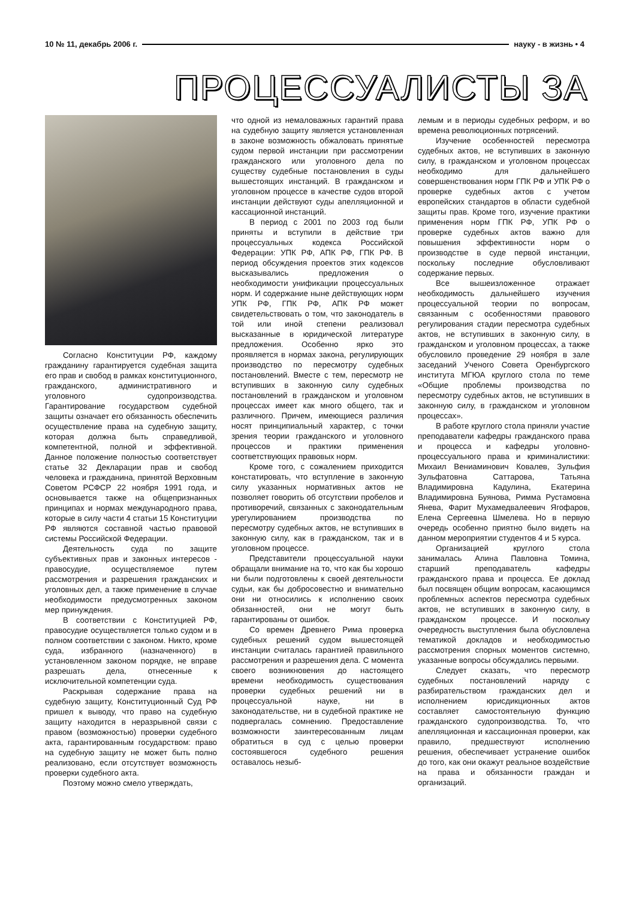10 № 11, декабрь 2006 г. науку - в жизнь • 4
ПРОЦЕССУАЛИСТЫ ЗА
Согласно Конституции РФ, каждому гражданину гарантируется судебная защита его прав и свобод в рамках конституционного, гражданского, административного и уголовного судопроизводства. Гарантирование государством судебной защиты означает его обязанность обеспечить осуществление права на судебную защиту, которая должна быть справедливой, компетентной, полной и эффективной. Данное положение полностью соответствует статье 32 Декларации прав и свобод человека и гражданина, принятой Верховным Советом РСФСР 22 ноября 1991 года, и основывается также на общепризнанных принципах и нормах международного права, которые в силу части 4 статьи 15 Конституции РФ являются составной частью правовой системы Российской Федерации.
Деятельность суда по защите субъективных прав и законных интересов - правосудие, осуществляемое путем рассмотрения и разрешения гражданских и уголовных дел, а также применение в случае необходимости предусмотренных законом мер принуждения.
В соответствии с Конституцией РФ, правосудие осуществляется только судом и в полном соответствии с законом. Никто, кроме суда, избранного (назначенного) в установленном законом порядке, не вправе разрешать дела, отнесенные к исключительной компетенции суда.
Раскрывая содержание права на судебную защиту, Конституционный Суд РФ пришел к выводу, что право на судебную защиту находится в неразрывной связи с правом (возможностью) проверки судебного акта, гарантированным государством: право на судебную защиту не может быть полно реализовано, если отсутствует возможность проверки судебного акта.
Поэтому можно смело утверждать,
что одной из немаловажных гарантий права на судебную защиту является установленная в законе возможность обжаловать принятые судом первой инстанции при рассмотрении гражданского или уголовного дела по существу судебные постановления в суды вышестоящих инстанций. В гражданском и уголовном процессе в качестве судов второй инстанции действуют суды апелляционной и кассационной инстанций.
В период с 2001 по 2003 год были приняты и вступили в действие три процессуальных кодекса Российской Федерации: УПК РФ, АПК РФ, ГПК РФ. В период обсуждения проектов этих кодексов высказывались предложения о необходимости унификации процессуальных норм. И содержание ныне действующих норм УПК РФ, ГПК РФ, АПК РФ может свидетельствовать о том, что законодатель в той или иной степени реализовал высказанные в юридической литературе предложения. Особенно ярко это проявляется в нормах закона, регулирующих производство по пересмотру судебных постановлений. Вместе с тем, пересмотр не вступивших в законную силу судебных постановлений в гражданском и уголовном процессах имеет как много общего, так и различного. Причем, имеющиеся различия носят принципиальный характер, с точки зрения теории гражданского и уголовного процессов и практики применения соответствующих правовых норм.
Кроме того, с сожалением приходится констатировать, что вступление в законную силу указанных нормативных актов не позволяет говорить об отсутствии пробелов и противоречий, связанных с законодательным урегулированием производства по пересмотру судебных актов, не вступивших в законную силу, как в гражданском, так и в уголовном процессе.
Представители процессуальной науки обращали внимание на то, что как бы хорошо ни были подготовлены к своей деятельности судьи, как бы добросовестно и внимательно они ни относились к исполнению своих обязанностей, они не могут быть гарантированы от ошибок.
Со времен Древнего Рима проверка судебных решений судом вышестоящей инстанции считалась гарантией правильного рассмотрения и разрешения дела. С момента своего возникновения до настоящего времени необходимость существования проверки судебных решений ни в процессуальной науке, ни в законодательстве, ни в судебной практике не подвергалась сомнению. Предоставление возможности заинтересованным лицам обратиться в суд с целью проверки состоявшегося судебного решения оставалось незыб-
лемым и в периоды судебных реформ, и во времена революционных потрясений.
Изучение особенностей пересмотра судебных актов, не вступивших в законную силу, в гражданском и уголовном процессах необходимо для дальнейшего совершенствования норм ГПК РФ и УПК РФ о проверке судебных актов с учетом европейских стандартов в области судебной защиты прав. Кроме того, изучение практики применения норм ГПК РФ, УПК РФ о проверке судебных актов важно для повышения эффективности норм о производстве в суде первой инстанции, поскольку последние обусловливают содержание первых.
Все вышеизложенное отражает необходимость дальнейшего изучения процессуальной теории по вопросам, связанным с особенностями правового регулирования стадии пересмотра судебных актов, не вступивших в законную силу, в гражданском и уголовном процессах, а также обусловило проведение 29 ноября в зале заседаний Ученого Совета Оренбургского института МГЮА круглого стола по теме «Общие проблемы производства по пересмотру судебных актов, не вступивших в законную силу, в гражданском и уголовном процессах».
В работе круглого стола приняли участие преподаватели кафедры гражданского права и процесса и кафедры уголовно-процессуального права и криминалистики: Михаил Вениаминович Ковалев, Зульфия Зульфатовна Саттарова, Татьяна Владимировна Кадулина, Екатерина Владимировна Буянова, Римма Рустамовна Янева, Фарит Мухамедвалеевич Ягофаров, Елена Сергеевна Шмелева. Но в первую очередь особенно приятно было видеть на данном мероприятии студентов 4 и 5 курса.
Организацией круглого стола занималась Алина Павловна Томина, старший преподаватель кафедры гражданского права и процесса. Ее доклад был посвящен общим вопросам, касающимся проблемных аспектов пересмотра судебных актов, не вступивших в законную силу, в гражданском процессе. И поскольку очередность выступления была обусловлена тематикой докладов и необходимостью рассмотрения спорных моментов системно, указанные вопросы обсуждались первыми.
Следует сказать, что пересмотр судебных постановлений наряду с разбирательством гражданских дел и исполнением юрисдикционных актов составляет самостоятельную функцию гражданского судопроизводства. То, что апелляционная и кассационная проверки, как правило, предшествуют исполнению решения, обеспечивает устранение ошибок до того, как они окажут реальное воздействие на права и обязанности граждан и организаций.